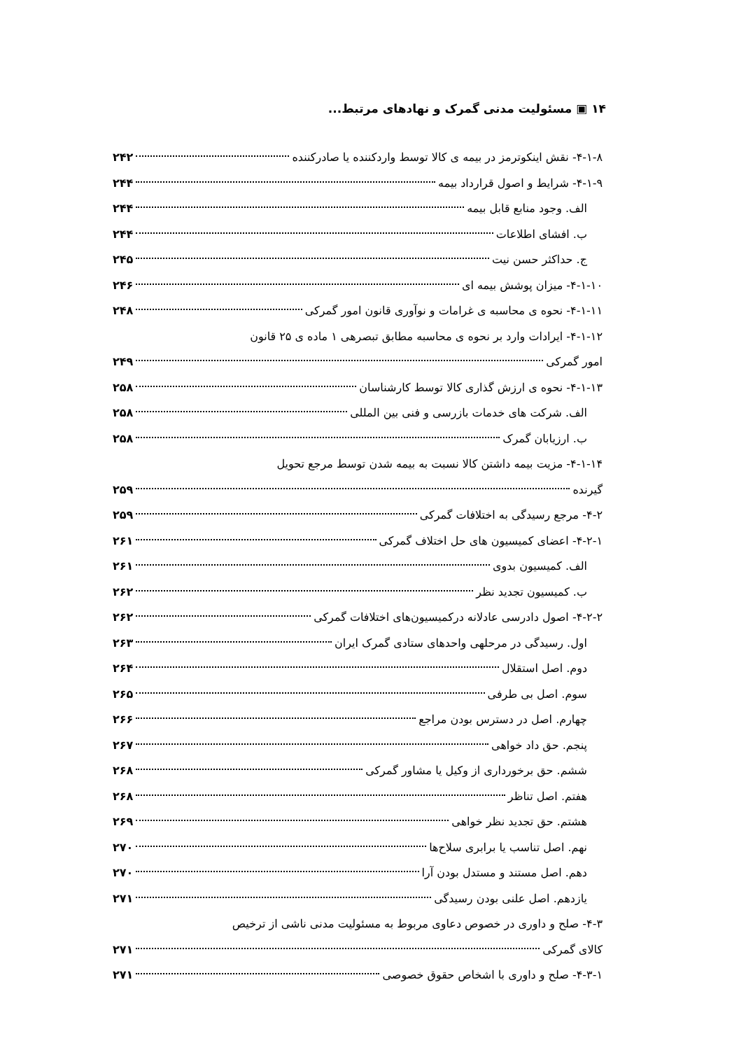۱۴ ▣ مسئولیت مدنی گمرک و نهادهای مرتبط...
۴-۱-۸- نقش اینکوترمز در بیمه ی کالا توسط واردکننده یا صادرکننده ۲۴۲
۴-۱-۹- شرایط و اصول قرارداد بیمه ۲۴۴
الف. وجود منابع قابل بیمه ۲۴۴
ب. افشای اطلاعات ۲۴۴
ج. حداکثر حسن نیت ۲۴۵
۴-۱-۱۰- میزان پوشش بیمه ای ۲۴۶
۴-۱-۱۱- نحوه ی محاسبه ی غرامات و نوآوری قانون امور گمرکی ۲۴۸
۴-۱-۱۲- ایرادات وارد بر نحوه ی محاسبه مطابق تبصرهی ۱ ماده ی ۲۵ قانون
امور گمرکی ۲۴۹
۴-۱-۱۳- نحوه ی ارزش گذاری کالا توسط کارشناسان ۲۵۸
الف. شرکت های خدمات بازرسی و فنی بین المللی ۲۵۸
ب. ارزیابان گمرک ۲۵۸
۴-۱-۱۴- مزیت بیمه داشتن کالا نسبت به بیمه شدن توسط مرجع تحویل
گیرنده ۲۵۹
۴-۲- مرجع رسیدگی به اختلافات گمرکی ۲۵۹
۴-۲-۱- اعضای کمیسیون های حل اختلاف گمرکی ۲۶۱
الف. کمیسیون بدوی ۲۶۱
ب. کمیسیون تجدید نظر ۲۶۲
۴-۲-۲- اصول دادرسی عادلانه درکمیسیون‌های اختلافات گمرکی ۲۶۲
اول. رسیدگی در مرحلهی واحدهای ستادی گمرک ایران ۲۶۳
دوم. اصل استقلال ۲۶۴
سوم. اصل بی طرفی ۲۶۵
چهارم. اصل در دسترس بودن مراجع ۲۶۶
پنجم. حق داد خواهی ۲۶۷
ششم. حق برخورداری از وکیل یا مشاور گمرکی ۲۶۸
هفتم. اصل تناظر ۲۶۸
هشتم. حق تجدید نظر خواهی ۲۶۹
نهم. اصل تناسب یا برابری سلاح‌ها ۲۷۰
دهم. اصل مستند و مستدل بودن آرا ۲۷۰
یازدهم. اصل علنی بودن رسیدگی ۲۷۱
۴-۳- صلح و داوری در خصوص دعاوی مربوط به مسئولیت مدنی ناشی از ترخیص
کالای گمرکی ۲۷۱
۴-۳-۱- صلح و داوری با اشخاص حقوق خصوصی ۲۷۱